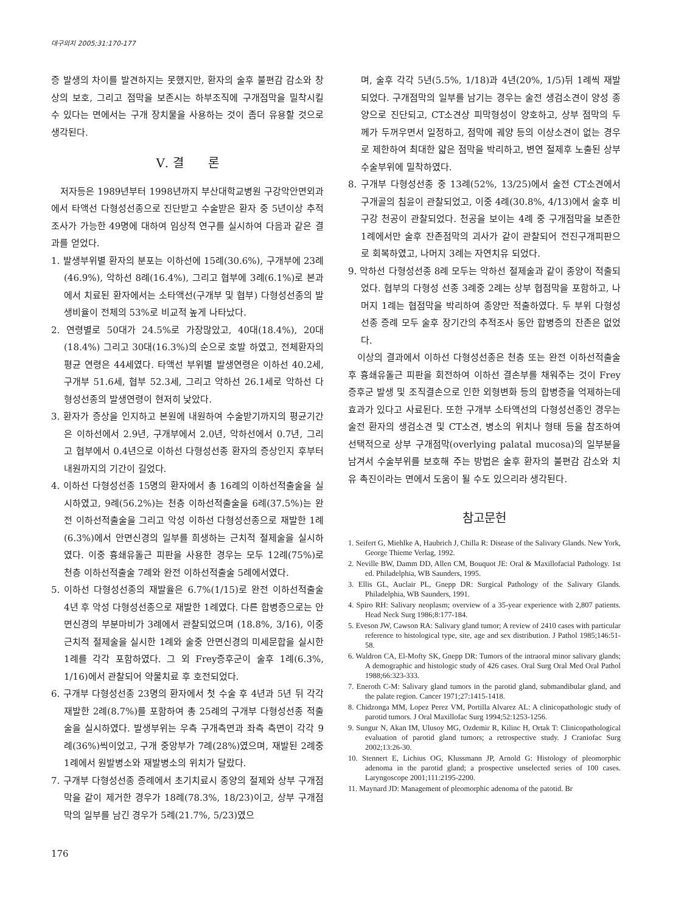대구외지 2005;31:170-177
증 발생의 차이를 발견하지는 못했지만, 환자의 술후 불편감 감소와 창상의 보호, 그리고 점막을 보존시는 하부조직에 구개점막을 밀착시킬 수 있다는 면에서는 구개 장치물을 사용하는 것이 좀더 유용할 것으로 생각된다.
Ⅴ. 결　　론
저자등은 1989년부터 1998년까지 부산대학교병원 구강악안면외과에서 타액선 다형성선종으로 진단받고 수술받은 환자 중 5년이상 추적조사가 가능한 49명에 대하여 임상적 연구를 실시하여 다음과 같은 결과를 얻었다.
1. 발생부위별 환자의 분포는 이하선에 15례(30.6%), 구개부에 23례(46.9%), 악하선 8례(16.4%), 그리고 협부에 3례(6.1%)로 본과에서 치료된 환자에서는 소타액선(구개부 및 협부) 다형성선종의 발생비율이 전체의 53%로 비교적 높게 나타났다.
2. 연령별로 50대가 24.5%로 가장많았고, 40대(18.4%), 20대(18.4%) 그리고 30대(16.3%)의 순으로 호발 하였고, 전체환자의 평균 연령은 44세였다. 타액선 부위별 발생연령은 이하선 40.2세, 구개부 51.6세, 협부 52.3세, 그리고 악하선 26.1세로 악하선 다형성선종의 발생연령이 현저히 낮았다.
3. 환자가 증상을 인지하고 본원에 내원하여 수술받기까지의 평균기간은 이하선에서 2.9년, 구개부에서 2.0년, 악하선에서 0.7년, 그리고 협부에서 0.4년으로 이하선 다형성선종 환자의 증상인지 후부터 내원까지의 기간이 길었다.
4. 이하선 다형성선종 15명의 환자에서 총 16례의 이하선적출술을 실시하였고, 9례(56.2%)는 천층 이하선적출술을 6례(37.5%)는 완전 이하선적출술을 그리고 악성 이하선 다형성선종으로 재발한 1례(6.3%)에서 안면신경의 일부를 희생하는 근치적 절제술을 실시하였다. 이중 흉쇄유돌근 피판을 사용한 경우는 모두 12례(75%)로 천층 이하선적출술 7례와 완전 이하선적출술 5례에서였다.
5. 이하선 다형성선종의 재발율은 6.7%(1/15)로 완전 이하선적출술 4년 후 악성 다형성선종으로 재발한 1례였다. 다른 합병증으로는 안면신경의 부분마비가 3례에서 관찰되었으며 (18.8%, 3/16), 이중 근치적 절제술을 실시한 1례와 술중 안면신경의 미세문합을 실시한 1례를 각각 포함하였다. 그 외 Frey증후군이 술후 1례(6.3%, 1/16)에서 관찰되어 약물치료 후 호전되었다.
6. 구개부 다형성선종 23명의 환자에서 첫 수술 후 4년과 5년 뒤 각각 재발한 2례(8.7%)를 포함하여 총 25례의 구개부 다형성선종 적출술을 실시하였다. 발생부위는 우측 구개측면과 좌측 측면이 각각 9례(36%)씩이었고, 구개 중앙부가 7례(28%)였으며, 재발된 2례중 1례에서 원발병소와 재발병소의 위치가 달랐다.
7. 구개부 다형성선종 증례에서 초기치료시 종양의 절제와 상부 구개점막을 같이 제거한 경우가 18례(78.3%, 18/23)이고, 상부 구개점막의 일부를 남긴 경우가 5례(21.7%, 5/23)였으
며, 술후 각각 5년(5.5%, 1/18)과 4년(20%, 1/5)뒤 1례씩 재발되었다. 구개점막의 일부를 남기는 경우는 술전 생검소견이 양성 종양으로 진단되고, CT소견상 피막형성이 양호하고, 상부 점막의 두께가 두꺼우면서 일정하고, 점막에 궤양 등의 이상소견이 없는 경우로 제한하여 최대한 얇은 점막을 박리하고, 변연 절제후 노출된 상부 수술부위에 밀착하였다.
8. 구개부 다형성선종 중 13례(52%, 13/25)에서 술전 CT소견에서 구개골의 침윤이 관찰되었고, 이중 4례(30.8%, 4/13)에서 술후 비구강 천공이 관찰되었다. 천공을 보이는 4례 중 구개점막을 보존한 1례에서만 술후 잔존점막의 괴사가 같이 관찰되어 전진구개피판으로 회복하였고, 나머지 3례는 자연치유 되었다.
9. 악하선 다형성선종 8례 모두는 악하선 절제술과 같이 종양이 적출되었다. 협부의 다형성 선종 3례중 2례는 상부 협점막을 포함하고, 나머지 1례는 협점막을 박리하여 종양만 적출하였다. 두 부위 다형성선종 증례 모두 술후 장기간의 추적조사 동안 합병증의 잔존은 없었다.
이상의 결과에서 이하선 다형성선종은 천층 또는 완전 이하선적출술 후 흉쇄유돌근 피판을 회전하여 이하선 결손부를 채워주는 것이 Frey증후군 발생 및 조직결손으로 인한 외형변화 등의 합병증을 억제하는데 효과가 있다고 사료된다. 또한 구개부 소타액선의 다형성선종인 경우는 술전 환자의 생검소견 및 CT소견, 병소의 위치나 형태 등을 참조하여 선택적으로 상부 구개점막(overlying palatal mucosa)의 일부분을 남겨서 수술부위를 보호해 주는 방법은 술후 환자의 불편감 감소와 치유 촉진이라는 면에서 도움이 될 수도 있으리라 생각된다.
참고문헌
1. Seifert G, Miehlke A, Haubrich J, Chilla R: Disease of the Salivary Glands. New York, George Thieme Verlag, 1992.
2. Neville BW, Damm DD, Allen CM, Bouquot JE: Oral & Maxillofacial Pathology. 1st ed. Philadelphia, WB Saunders, 1995.
3. Ellis GL, Auclair PL, Gnepp DR: Surgical Pathology of the Salivary Glands. Philadelphia, WB Saunders, 1991.
4. Spiro RH: Salivary neoplasm; overview of a 35-year experience with 2,807 patients. Head Neck Surg 1986;8:177-184.
5. Eveson JW, Cawson RA: Salivary gland tumor; A review of 2410 cases with particular reference to histological type, site, age and sex distribution. J Pathol 1985;146:51-58.
6. Waldron CA, El-Mofty SK, Gnepp DR: Tumors of the intraoral minor salivary glands; A demographic and histologic study of 426 cases. Oral Surg Oral Med Oral Pathol 1988;66:323-333.
7. Eneroth C-M: Salivary gland tumors in the parotid gland, submandibular gland, and the palate region. Cancer 1971;27:1415-1418.
8. Chidzonga MM, Lopez Perez VM, Portilla Alvarez AL: A clinicopathologic study of parotid tumors. J Oral Maxillofac Surg 1994;52:1253-1256.
9. Sungur N, Akan IM, Ulusoy MG, Ozdemir R, Kilinc H, Ortak T: Clinicopathological evaluation of parotid gland tumors; a retrospective study. J Craniofac Surg 2002;13:26-30.
10. Stennert E, Lichius OG, Klussmann JP, Arnold G: Histology of pleomorphic adenoma in the parotid gland; a prospective unselected series of 100 cases. Laryngoscope 2001;111:2195-2200.
11. Maynard JD: Management of pleomorphic adenoma of the patotid. Br
176